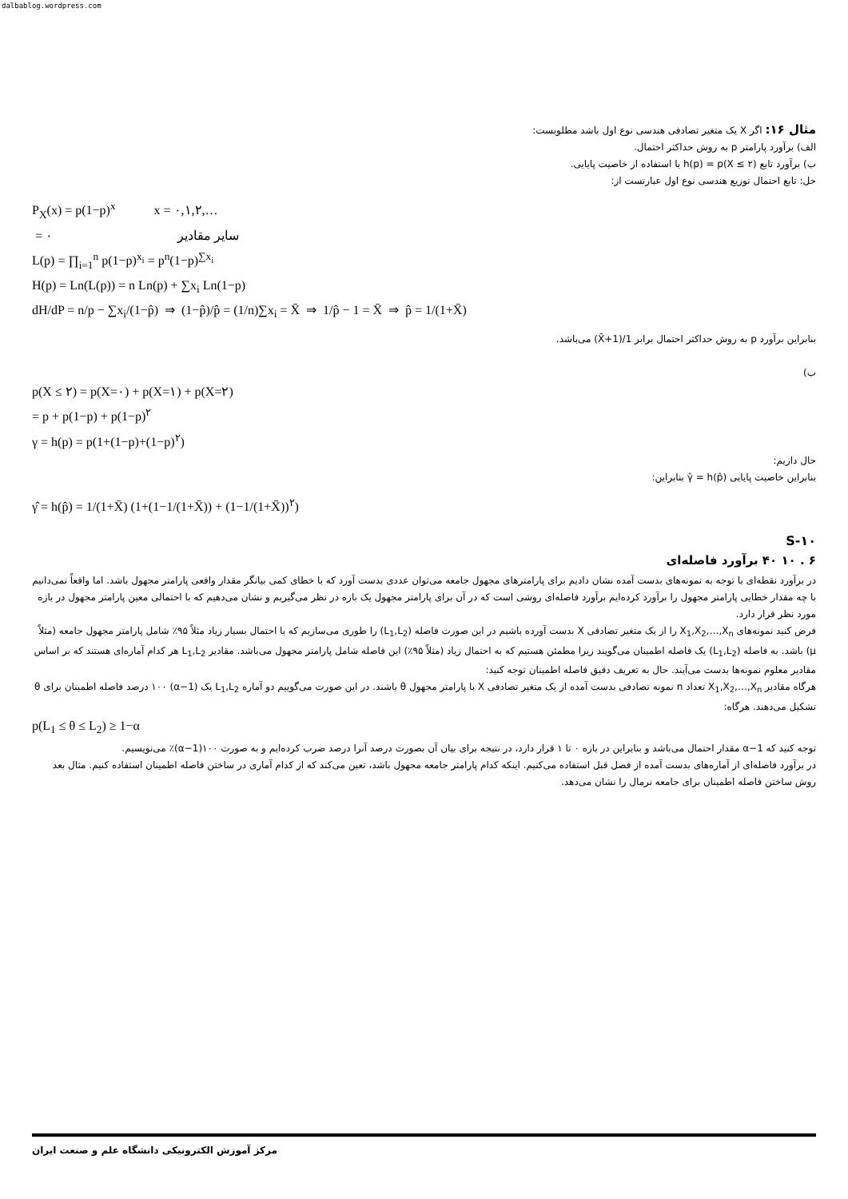dalbablog.wordpress.com
مثال ۱۶: اگر X یک متغیر تصادفی هندسی نوع اول باشد مطلوبست:
الف) برآورد پارامتر p به روش حداکثر احتمال.
ب) برآورد تابع h(p) = p(X ≤ ۲) با استفاده از خاصیت پایایی.
حل: تابع احتمال توزیع هندسی نوع اول عبارتست از:
P<sub>X</sub>(x) = p(1−p)<sup>x</sup> x = ۰,۱,۲,…
= ۰ سایر مقادیر
L(p) = ∏<sub>i=1</sub><sup>n</sup> p(1−p)<sup>x<sub>i</sub></sup> = p<sup>n</sup>(1−p)<sup>∑x<sub>i</sub></sup>
H(p) = Ln(L(p)) = n Ln(p) + ∑x<sub>i</sub> Ln(1−p)
dH/dP = n/p − ∑x<sub>i</sub>/(1−p̂) ⇒ (1−p̂)/p̂ = (1/n)∑x<sub>i</sub> = X̄ ⇒ 1/p̂ − 1 = X̄ ⇒ p̂ = 1/(1+X̄)
بنابراین برآورد p به روش حداکثر احتمال برابر 1/(1+X̄) می‌باشد.
ب)
p(X ≤ ۲) = p(X=۰) + p(X=۱) + p(X=۲)
= p + p(1−p) + p(1−p)<sup>۲</sup>
γ = h(p) = p(1+(1−p)+(1−p)<sup>۲</sup>)
حال داریم:
بنابراین خاصیت پایایی γ̂ = h(p̂) بنابراین:
γ̂ = h(p̂) = 1/(1+X̄) (1+(1−1/(1+X̄)) + (1−1/(1+X̄))<sup>۲</sup>)
S-۱۰
۶ . ۱۰ ۴۰ برآورد فاصله‌ای
در برآورد نقطه‌ای با توجه به نمونه‌های بدست آمده نشان دادیم برای پارامترهای مجهول جامعه می‌توان عددی بدست آورد که با خطای کمی بیانگر مقدار واقعی پارامتر مجهول باشد. اما واقعاً نمی‌دانیم با چه مقدار خطایی پارامتر مجهول را برآورد کرده‌ایم برآورد فاصله‌ای روشی است که در آن برای پارامتر مجهول یک بازه در نظر می‌گیریم و نشان می‌دهیم که با احتمالی معین پارامتر مجهول در بازه مورد نظر قرار دارد.
فرض کنید نمونه‌های X<sub>1</sub>,X<sub>2</sub>,…,X<sub>n</sub> را از یک متغیر تصادفی X بدست آورده باشیم در این صورت فاصله (L<sub>1</sub>,L<sub>2</sub>) را طوری می‌سازیم که با احتمال بسیار زیاد مثلاً ۹۵٪ شامل پارامتر مجهول جامعه (مثلاً μ) باشد. به فاصله (L<sub>1</sub>,L<sub>2</sub>) یک فاصله اطمینان می‌گویند زیرا مطمئن هستیم که به احتمال زیاد (مثلاً ۹۵٪) این فاصله شامل پارامتر مجهول می‌باشد. مقادیر L<sub>1</sub>,L<sub>2</sub> هر کدام آماره‌ای هستند که بر اساس مقادیر معلوم نمونه‌ها بدست می‌آیند. حال به تعریف دقیق فاصله اطمینان توجه کنید:
هرگاه مقادیر X<sub>1</sub>,X<sub>2</sub>,…,X<sub>n</sub> تعداد n نمونه تصادفی بدست آمده از یک متغیر تصادفی X با پارامتر مجهول θ باشند. در این صورت می‌گوییم دو آماره L<sub>1</sub>,L<sub>2</sub> یک (1−α) ۱۰۰ درصد فاصله اطمینان برای θ تشکیل می‌دهند. هرگاه:
p(L<sub>1</sub> ≤ θ ≤ L<sub>2</sub>) ≥ 1−α
توجه کنید که 1−α مقدار احتمال می‌باشد و بنابراین در بازه ۰ تا ۱ قرار دارد، در نتیجه برای بیان آن بصورت درصد آنرا درصد ضرب کرده‌ایم و به صورت ۱۰۰(1−α)٪ می‌نویسیم.
در برآورد فاصله‌ای از آماره‌های بدست آمده از فصل قبل استفاده می‌کنیم. اینکه کدام پارامتر جامعه مجهول باشد، تعین می‌کند که از کدام آماری در ساختن فاصله اطمینان استفاده کنیم. مثال بعد روش ساختن فاصله اطمینان برای جامعه نرمال را نشان می‌دهد.
مرکز آموزش الکترونیکی دانشگاه علم و صنعت ایران